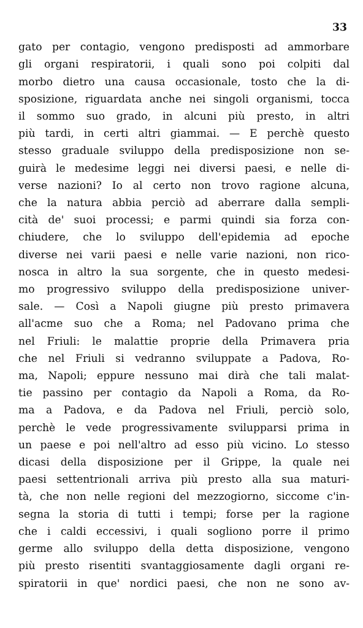33
gato per contagio, vengono predisposti ad ammorbare
gli organi respiratorii, i quali sono poi colpiti dal
morbo dietro una causa occasionale, tosto che la di-
sposizione, riguardata anche nei singoli organismi, tocca
il sommo suo grado, in alcuni più presto, in altri
più tardi, in certi altri giammai. — E perchè questo
stesso graduale sviluppo della predisposizione non se-
guirà le medesime leggi nei diversi paesi, e nelle di-
verse nazioni? Io al certo non trovo ragione alcuna,
che la natura abbia perciò ad aberrare dalla sempli-
cità de' suoi processi; e parmi quindi sia forza con-
chiudere, che lo sviluppo dell'epidemia ad epoche
diverse nei varii paesi e nelle varie nazioni, non rico-
nosca in altro la sua sorgente, che in questo medesi-
mo progressivo sviluppo della predisposizione univer-
sale. — Così a Napoli giugne più presto primavera
all'acme suo che a Roma; nel Padovano prima che
nel Friuli: le malattie proprie della Primavera pria
che nel Friuli si vedranno sviluppate a Padova, Ro-
ma, Napoli; eppure nessuno mai dirà che tali malat-
tie passino per contagio da Napoli a Roma, da Ro-
ma a Padova, e da Padova nel Friuli, perciò solo,
perchè le vede progressivamente svilupparsi prima in
un paese e poi nell'altro ad esso più vicino. Lo stesso
dicasi della disposizione per il Grippe, la quale nei
paesi settentrionali arriva più presto alla sua maturi-
tà, che non nelle regioni del mezzogiorno, siccome c'in-
segna la storia di tutti i tempi; forse per la ragione
che i caldi eccessivi, i quali sogliono porre il primo
germe allo sviluppo della detta disposizione, vengono
più presto risentiti svantaggiosamente dagli organi re-
spiratorii in que' nordici paesi, che non ne sono av-